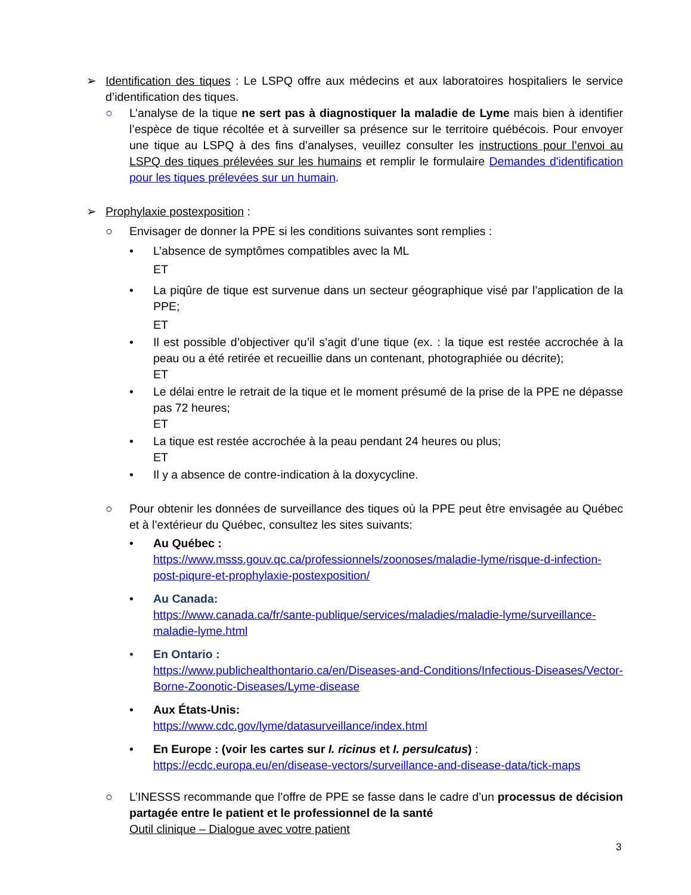➢ Identification des tiques : Le LSPQ offre aux médecins et aux laboratoires hospitaliers le service d’identification des tiques.
○ L’analyse de la tique ne sert pas à diagnostiquer la maladie de Lyme mais bien à identifier l’espèce de tique récoltée et à surveiller sa présence sur le territoire québécois. Pour envoyer une tique au LSPQ à des fins d’analyses, veuillez consulter les instructions pour l’envoi au LSPQ des tiques prélevées sur les humains et remplir le formulaire Demandes d'identification pour les tiques prélevées sur un humain.
➢ Prophylaxie postexposition :
○ Envisager de donner la PPE si les conditions suivantes sont remplies :
• L’absence de symptômes compatibles avec la ML
ET
• La piqûre de tique est survenue dans un secteur géographique visé par l’application de la PPE;
ET
• Il est possible d’objectiver qu’il s’agit d’une tique (ex. : la tique est restée accrochée à la peau ou a été retirée et recueillie dans un contenant, photographiée ou décrite);
ET
• Le délai entre le retrait de la tique et le moment présumé de la prise de la PPE ne dépasse pas 72 heures;
ET
• La tique est restée accrochée à la peau pendant 24 heures ou plus;
ET
• Il y a absence de contre-indication à la doxycycline.
○ Pour obtenir les données de surveillance des tiques où la PPE peut être envisagée au Québec et à l’extérieur du Québec, consultez les sites suivants:
• Au Québec :
https://www.msss.gouv.qc.ca/professionnels/zoonoses/maladie-lyme/risque-d-infection-post-piqure-et-prophylaxie-postexposition/
• Au Canada:
https://www.canada.ca/fr/sante-publique/services/maladies/maladie-lyme/surveillance-maladie-lyme.html
• En Ontario :
https://www.publichealthontario.ca/en/Diseases-and-Conditions/Infectious-Diseases/Vector-Borne-Zoonotic-Diseases/Lyme-disease
• Aux États-Unis:
https://www.cdc.gov/lyme/datasurveillance/index.html
• En Europe : (voir les cartes sur I. ricinus et I. persulcatus) :
https://ecdc.europa.eu/en/disease-vectors/surveillance-and-disease-data/tick-maps
○ L’INESSS recommande que l’offre de PPE se fasse dans le cadre d’un processus de décision partagée entre le patient et le professionnel de la santé
Outil clinique – Dialogue avec votre patient
3